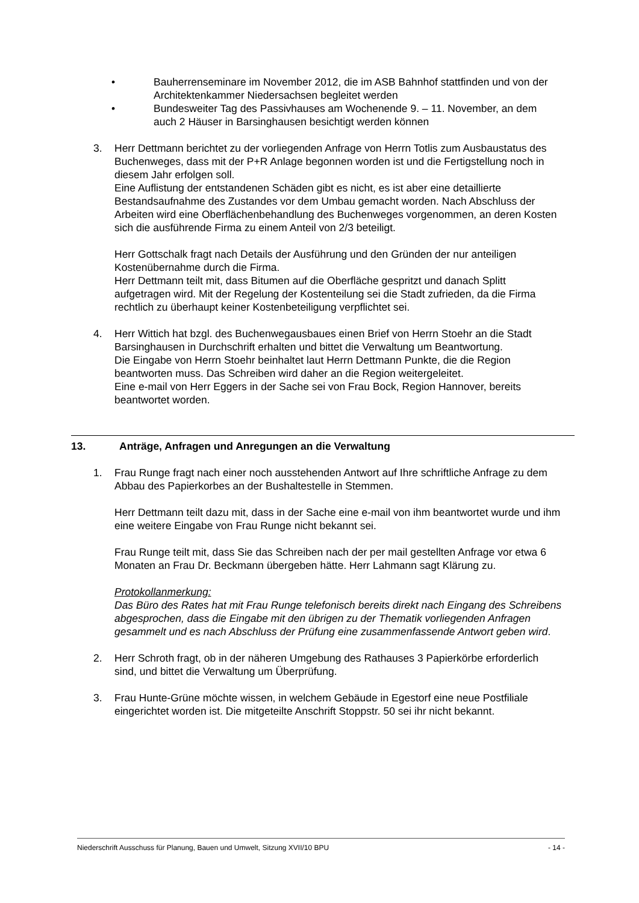• Bauherrenseminare im November 2012, die im ASB Bahnhof stattfinden und von der Architektenkammer Niedersachsen begleitet werden
• Bundesweiter Tag des Passivhauses am Wochenende 9. – 11. November, an dem auch 2 Häuser in Barsinghausen besichtigt werden können
3. Herr Dettmann berichtet zu der vorliegenden Anfrage von Herrn Totlis zum Ausbaustatus des Buchenweges, dass mit der P+R Anlage begonnen worden ist und die Fertigstellung noch in diesem Jahr erfolgen soll.
Eine Auflistung der entstandenen Schäden gibt es nicht, es ist aber eine detaillierte Bestandsaufnahme des Zustandes vor dem Umbau gemacht worden. Nach Abschluss der Arbeiten wird eine Oberflächenbehandlung des Buchenweges vorgenommen, an deren Kosten sich die ausführende Firma zu einem Anteil von 2/3 beteiligt.
Herr Gottschalk fragt nach Details der Ausführung und den Gründen der nur anteiligen Kostenübernahme durch die Firma.
Herr Dettmann teilt mit, dass Bitumen auf die Oberfläche gespritzt und danach Splitt aufgetragen wird. Mit der Regelung der Kostenteilung sei die Stadt zufrieden, da die Firma rechtlich zu überhaupt keiner Kostenbeteiligung verpflichtet sei.
4. Herr Wittich hat bzgl. des Buchenwegausbaues einen Brief von Herrn Stoehr an die Stadt Barsinghausen in Durchschrift erhalten und bittet die Verwaltung um Beantwortung.
Die Eingabe von Herrn Stoehr beinhaltet laut Herrn Dettmann Punkte, die die Region beantworten muss. Das Schreiben wird daher an die Region weitergeleitet.
Eine e-mail von Herr Eggers in der Sache sei von Frau Bock, Region Hannover, bereits beantwortet worden.
13. Anträge, Anfragen und Anregungen an die Verwaltung
1. Frau Runge fragt nach einer noch ausstehenden Antwort auf Ihre schriftliche Anfrage zu dem Abbau des Papierkorbes an der Bushaltestelle in Stemmen.
Herr Dettmann teilt dazu mit, dass in der Sache eine e-mail von ihm beantwortet wurde und ihm eine weitere Eingabe von Frau Runge nicht bekannt sei.
Frau Runge teilt mit, dass Sie das Schreiben nach der per mail gestellten Anfrage vor etwa 6 Monaten an Frau Dr. Beckmann übergeben hätte. Herr Lahmann sagt Klärung zu.
Protokollanmerkung:
Das Büro des Rates hat mit Frau Runge telefonisch bereits direkt nach Eingang des Schreibens abgesprochen, dass die Eingabe mit den übrigen zu der Thematik vorliegenden Anfragen gesammelt und es nach Abschluss der Prüfung eine zusammenfassende Antwort geben wird.
2. Herr Schroth fragt, ob in der näheren Umgebung des Rathauses 3 Papierkörbe erforderlich sind, und bittet die Verwaltung um Überprüfung.
3. Frau Hunte-Grüne möchte wissen, in welchem Gebäude in Egestorf eine neue Postfiliale eingerichtet worden ist. Die mitgeteilte Anschrift Stoppstr. 50 sei ihr nicht bekannt.
Niederschrift Ausschuss für Planung, Bauen und Umwelt, Sitzung XVII/10 BPU - 14 -